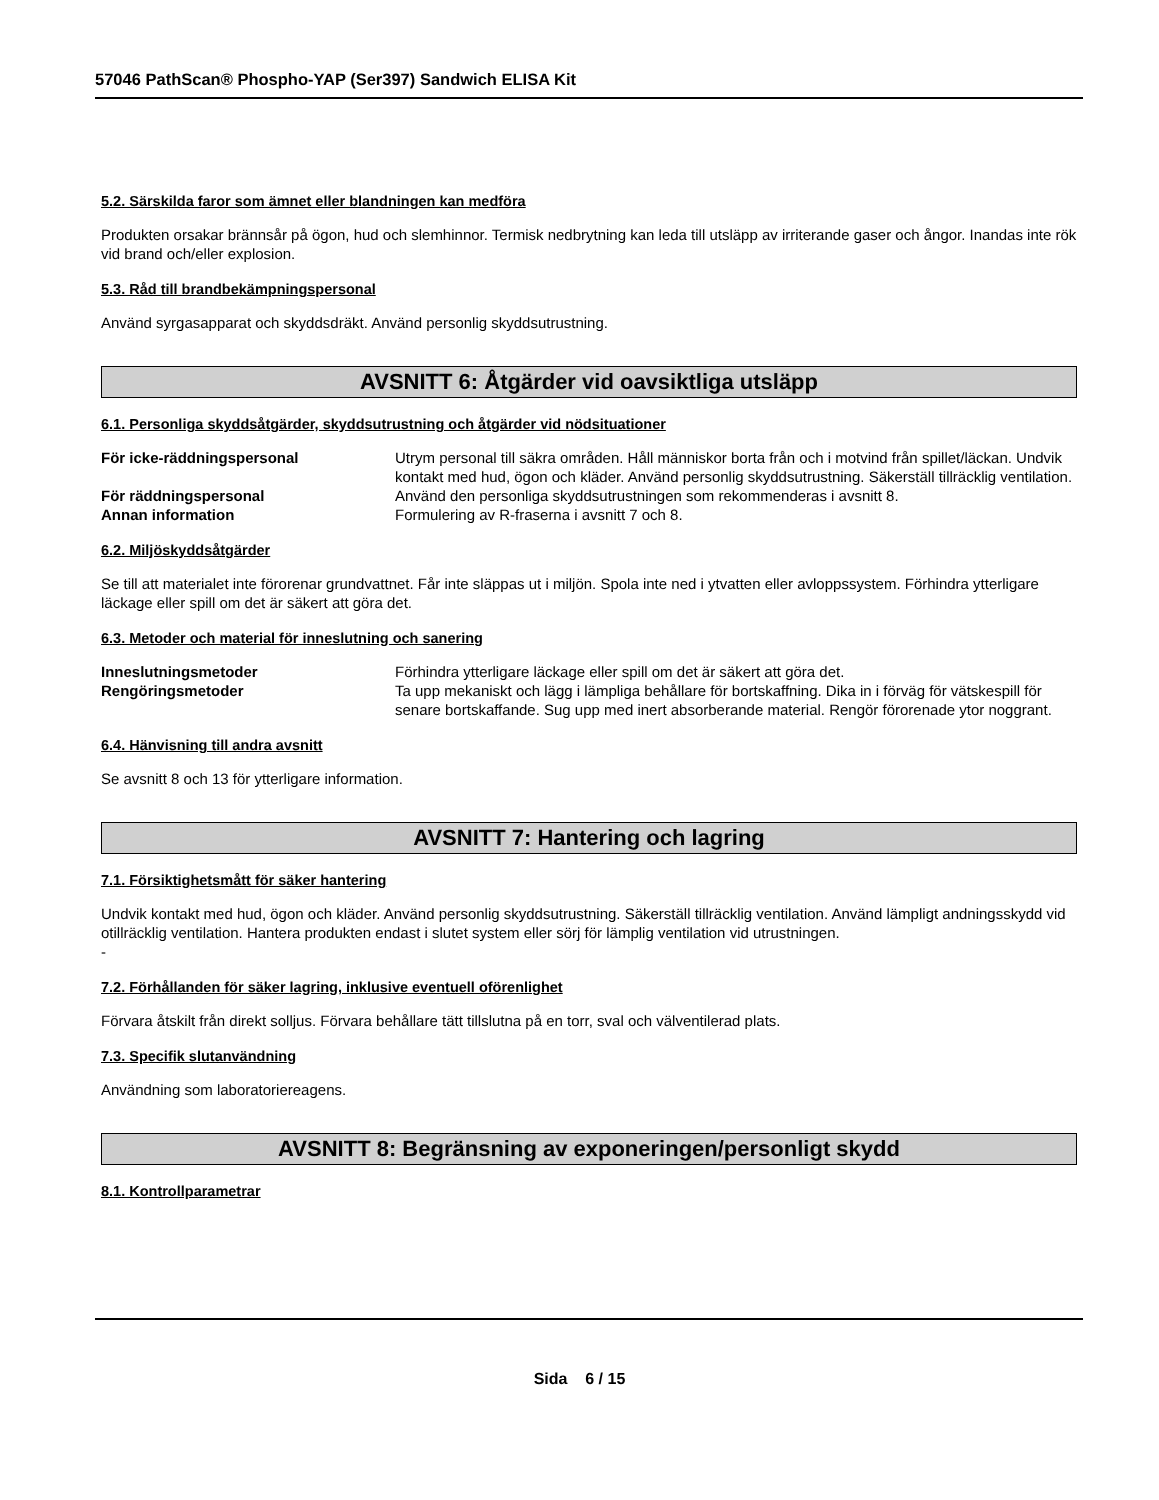57046 PathScan® Phospho-YAP (Ser397) Sandwich ELISA Kit
5.2. Särskilda faror som ämnet eller blandningen kan medföra
Produkten orsakar brännsår på ögon, hud och slemhinnor. Termisk nedbrytning kan leda till utsläpp av irriterande gaser och ångor. Inandas inte rök vid brand och/eller explosion.
5.3. Råd till brandbekämpningspersonal
Använd syrgasapparat och skyddsdräkt. Använd personlig skyddsutrustning.
AVSNITT 6: Åtgärder vid oavsiktliga utsläpp
6.1. Personliga skyddsåtgärder, skyddsutrustning och åtgärder vid nödsituationer
För icke-räddningspersonal Utrym personal till säkra områden. Håll människor borta från och i motvind från spillet/läckan. Undvik kontakt med hud, ögon och kläder. Använd personlig skyddsutrustning. Säkerställ tillräcklig ventilation.
För räddningspersonal Använd den personliga skyddsutrustningen som rekommenderas i avsnitt 8.
Annan information Formulering av R-fraserna i avsnitt 7 och 8.
6.2. Miljöskyddsåtgärder
Se till att materialet inte förorenar grundvattnet. Får inte släppas ut i miljön. Spola inte ned i ytvatten eller avloppssystem. Förhindra ytterligare läckage eller spill om det är säkert att göra det.
6.3. Metoder och material för inneslutning och sanering
Inneslutningsmetoder Förhindra ytterligare läckage eller spill om det är säkert att göra det.
Rengöringsmetoder Ta upp mekaniskt och lägg i lämpliga behållare för bortskaffning. Dika in i förväg för vätskespill för senare bortskaffande. Sug upp med inert absorberande material. Rengör förorenade ytor noggrant.
6.4. Hänvisning till andra avsnitt
Se avsnitt 8 och 13 för ytterligare information.
AVSNITT 7: Hantering och lagring
7.1. Försiktighetsmått för säker hantering
Undvik kontakt med hud, ögon och kläder. Använd personlig skyddsutrustning. Säkerställ tillräcklig ventilation. Använd lämpligt andningsskydd vid otillräcklig ventilation. Hantera produkten endast i slutet system eller sörj för lämplig ventilation vid utrustningen.
-
7.2. Förhållanden för säker lagring, inklusive eventuell oförenlighet
Förvara åtskilt från direkt solljus. Förvara behållare tätt tillslutna på en torr, sval och välventilerad plats.
7.3. Specifik slutanvändning
Användning som laboratoriereagens.
AVSNITT 8: Begränsning av exponeringen/personligt skydd
8.1. Kontrollparametrar
Sida 6 / 15